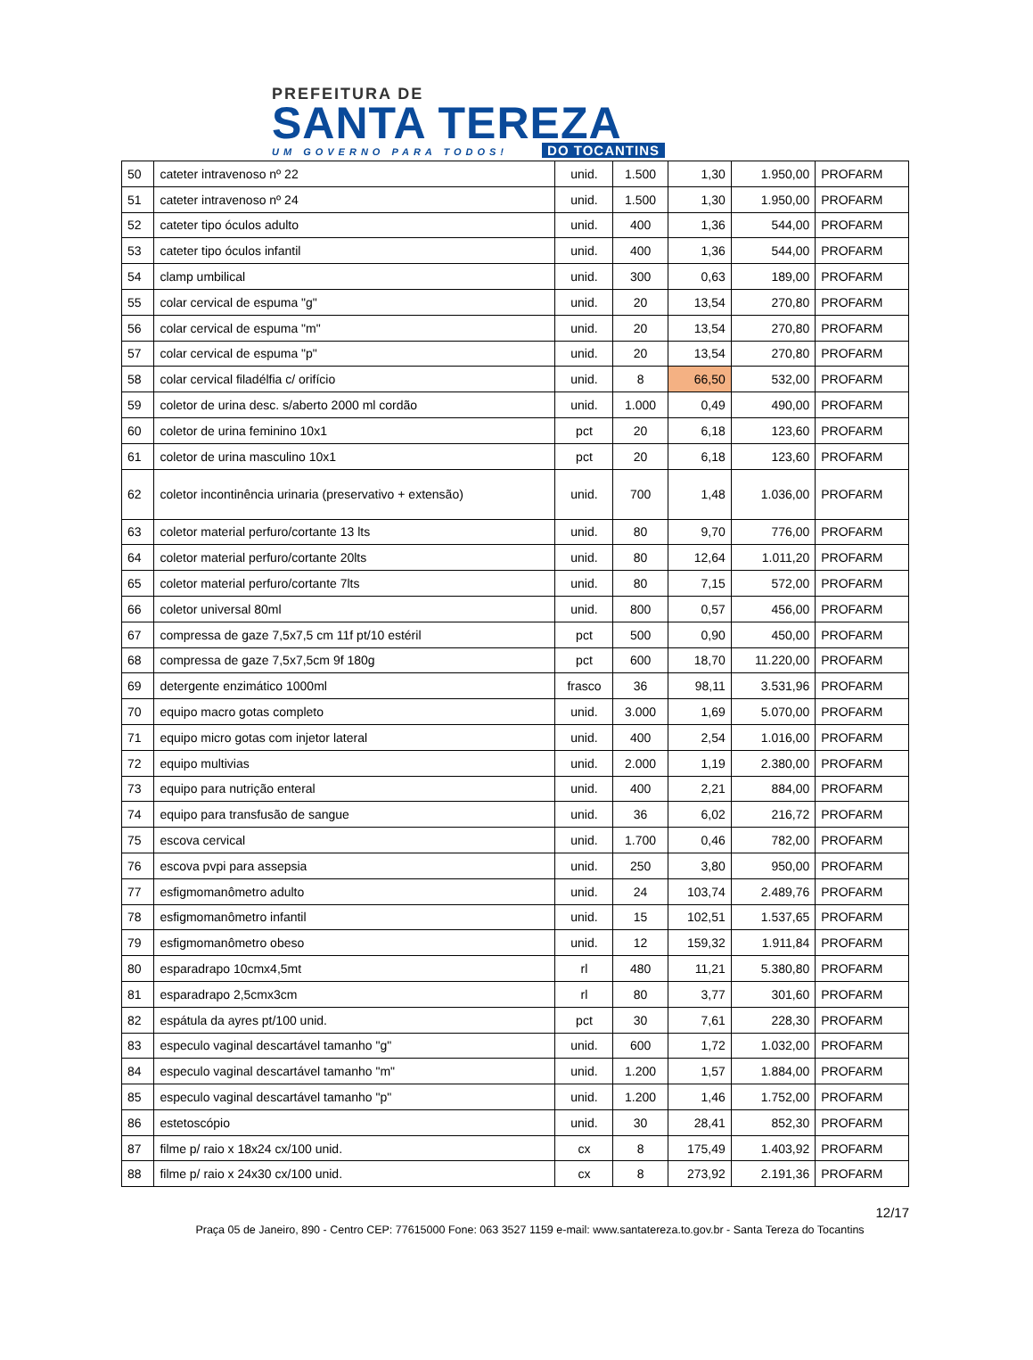PREFEITURA DE
SANTA TEREZA
UM GOVERNO PARA TODOS! DO TOCANTINS
| 50 | cateter intravenoso nº 22 | unid. | 1.500 | 1,30 | 1.950,00 | PROFARM |
| 51 | cateter intravenoso nº 24 | unid. | 1.500 | 1,30 | 1.950,00 | PROFARM |
| 52 | cateter tipo óculos adulto | unid. | 400 | 1,36 | 544,00 | PROFARM |
| 53 | cateter tipo óculos infantil | unid. | 400 | 1,36 | 544,00 | PROFARM |
| 54 | clamp umbilical | unid. | 300 | 0,63 | 189,00 | PROFARM |
| 55 | colar cervical de espuma "g" | unid. | 20 | 13,54 | 270,80 | PROFARM |
| 56 | colar cervical de espuma "m" | unid. | 20 | 13,54 | 270,80 | PROFARM |
| 57 | colar cervical de espuma "p" | unid. | 20 | 13,54 | 270,80 | PROFARM |
| 58 | colar cervical filadélfia c/ orifício | unid. | 8 | 66,50 | 532,00 | PROFARM |
| 59 | coletor de urina desc. s/aberto 2000 ml cordão | unid. | 1.000 | 0,49 | 490,00 | PROFARM |
| 60 | coletor de urina feminino 10x1 | pct | 20 | 6,18 | 123,60 | PROFARM |
| 61 | coletor de urina masculino 10x1 | pct | 20 | 6,18 | 123,60 | PROFARM |
| 62 | coletor incontinência urinaria (preservativo + extensão) | unid. | 700 | 1,48 | 1.036,00 | PROFARM |
| 63 | coletor material perfuro/cortante 13 lts | unid. | 80 | 9,70 | 776,00 | PROFARM |
| 64 | coletor material perfuro/cortante 20lts | unid. | 80 | 12,64 | 1.011,20 | PROFARM |
| 65 | coletor material perfuro/cortante 7lts | unid. | 80 | 7,15 | 572,00 | PROFARM |
| 66 | coletor universal 80ml | unid. | 800 | 0,57 | 456,00 | PROFARM |
| 67 | compressa de gaze 7,5x7,5 cm 11f pt/10 estéril | pct | 500 | 0,90 | 450,00 | PROFARM |
| 68 | compressa de gaze 7,5x7,5cm 9f 180g | pct | 600 | 18,70 | 11.220,00 | PROFARM |
| 69 | detergente enzimático 1000ml | frasco | 36 | 98,11 | 3.531,96 | PROFARM |
| 70 | equipo macro gotas completo | unid. | 3.000 | 1,69 | 5.070,00 | PROFARM |
| 71 | equipo micro gotas com injetor lateral | unid. | 400 | 2,54 | 1.016,00 | PROFARM |
| 72 | equipo multivias | unid. | 2.000 | 1,19 | 2.380,00 | PROFARM |
| 73 | equipo para nutrição enteral | unid. | 400 | 2,21 | 884,00 | PROFARM |
| 74 | equipo para transfusão de sangue | unid. | 36 | 6,02 | 216,72 | PROFARM |
| 75 | escova cervical | unid. | 1.700 | 0,46 | 782,00 | PROFARM |
| 76 | escova pvpi para assepsia | unid. | 250 | 3,80 | 950,00 | PROFARM |
| 77 | esfigmomanômetro adulto | unid. | 24 | 103,74 | 2.489,76 | PROFARM |
| 78 | esfigmomanômetro infantil | unid. | 15 | 102,51 | 1.537,65 | PROFARM |
| 79 | esfigmomanômetro obeso | unid. | 12 | 159,32 | 1.911,84 | PROFARM |
| 80 | esparadrapo 10cmx4,5mt | rl | 480 | 11,21 | 5.380,80 | PROFARM |
| 81 | esparadrapo 2,5cmx3cm | rl | 80 | 3,77 | 301,60 | PROFARM |
| 82 | espátula da ayres pt/100 unid. | pct | 30 | 7,61 | 228,30 | PROFARM |
| 83 | especulo vaginal descartável tamanho "g" | unid. | 600 | 1,72 | 1.032,00 | PROFARM |
| 84 | especulo vaginal descartável tamanho "m" | unid. | 1.200 | 1,57 | 1.884,00 | PROFARM |
| 85 | especulo vaginal descartável tamanho "p" | unid. | 1.200 | 1,46 | 1.752,00 | PROFARM |
| 86 | estetoscópio | unid. | 30 | 28,41 | 852,30 | PROFARM |
| 87 | filme p/ raio x 18x24 cx/100 unid. | cx | 8 | 175,49 | 1.403,92 | PROFARM |
| 88 | filme p/ raio x 24x30 cx/100 unid. | cx | 8 | 273,92 | 2.191,36 | PROFARM |
12/17
Praça 05 de Janeiro, 890 - Centro CEP: 77615000 Fone: 063 3527 1159 e-mail: www.santatereza.to.gov.br - Santa Tereza do Tocantins